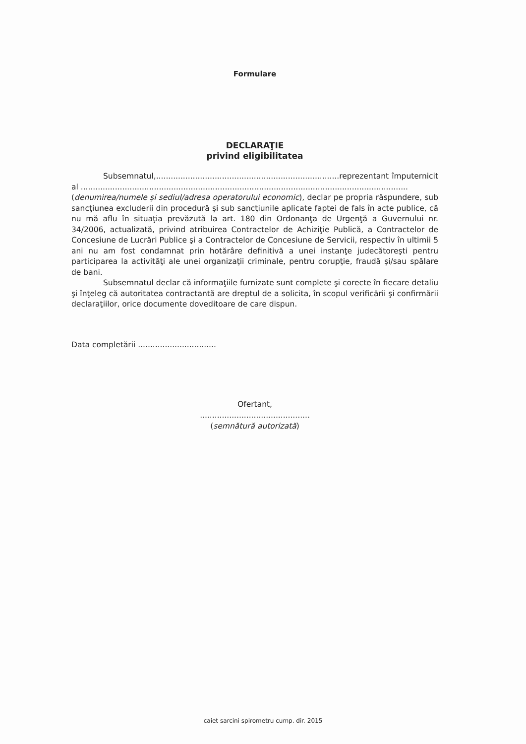Formulare
DECLARAŢIE
privind eligibilitatea
Subsemnatul,...........................................................................reprezentant împuternicit al ......................................................................................................................................
(denumirea/numele şi sediul/adresa operatorului economic), declar pe propria răspundere, sub sancţiunea excluderii din procedură şi sub sancţiunile aplicate faptei de fals în acte publice, că nu mă aflu în situaţia prevăzută la art. 180 din Ordonanţa de Urgenţă a Guvernului nr. 34/2006, actualizată, privind atribuirea Contractelor de Achiziţie Publică, a Contractelor de Concesiune de Lucrări Publice şi a Contractelor de Concesiune de Servicii, respectiv în ultimii 5 ani nu am fost condamnat prin hotărâre definitivă a unei instanţe judecătoreşti pentru participarea la activităţi ale unei organizaţii criminale, pentru corupţie, fraudă şi/sau spălare de bani.
Subsemnatul declar că informaţiile furnizate sunt complete şi corecte în fiecare detaliu şi înţeleg că autoritatea contractantă are dreptul de a solicita, în scopul verificării şi confirmării declaraţiilor, orice documente doveditoare de care dispun.
Data completării ................................
Ofertant,
.............................................
(semnătură autorizată)
caiet sarcini spirometru cump. dir. 2015